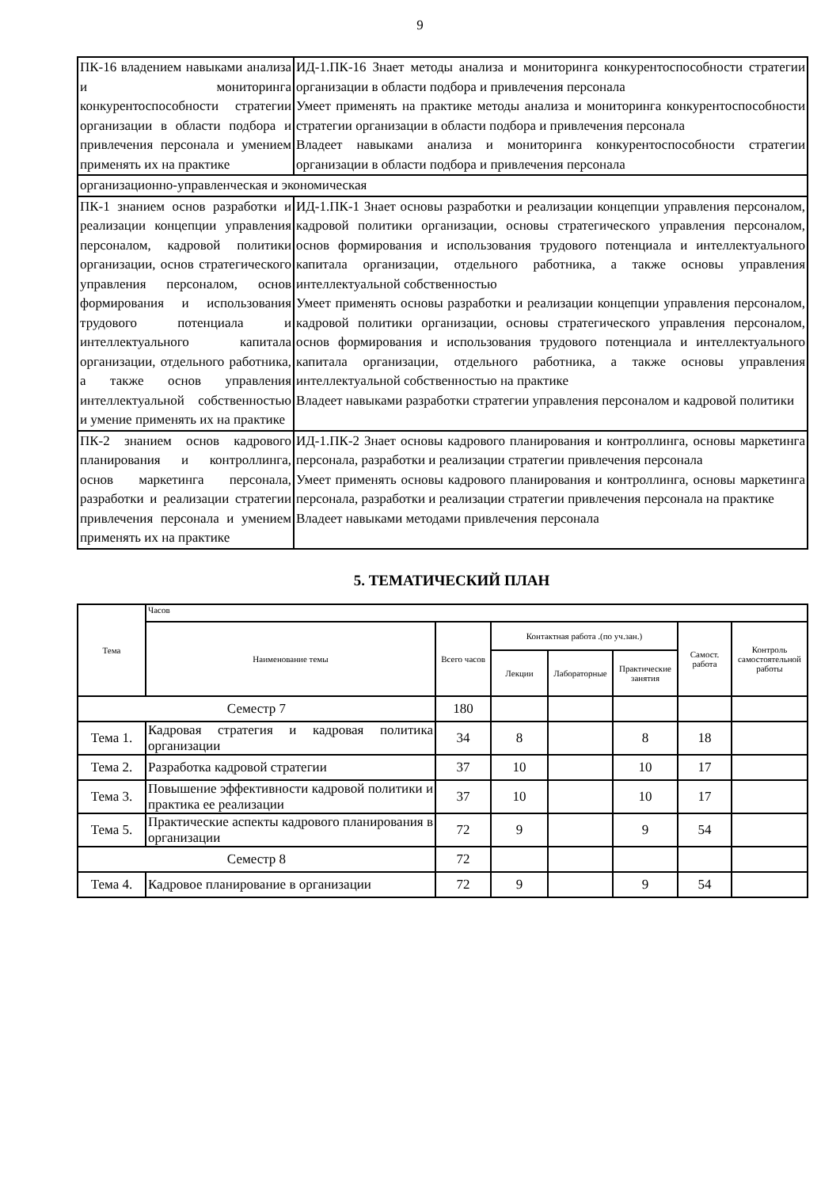9
| ПК-16 владением навыками анализа и мониторинга конкурентоспособности стратегии организации в области подбора и привлечения персонала и умением применять их на практике | ИД-1.ПК-16 Знает методы анализа и мониторинга конкурентоспособности стратегии организации в области подбора и привлечения персонала Умеет применять на практике методы анализа и мониторинга конкурентоспособности стратегии организации в области подбора и привлечения персонала Владеет навыками анализа и мониторинга конкурентоспособности стратегии организации в области подбора и привлечения персонала |
| организационно-управленческая и экономическая | |
| ПК-1 знанием основ разработки и реализации концепции управления персоналом, кадровой политики организации, основ стратегического управления персоналом, основ формирования и использования трудового потенциала и интеллектуального капитала организации, отдельного работника, а также основ управления интеллектуальной собственностью и умение применять их на практике | ИД-1.ПК-1 Знает основы разработки и реализации концепции управления персоналом, кадровой политики организации, основы стратегического управления персоналом, основ формирования и использования трудового потенциала и интеллектуального капитала организации, отдельного работника, а также основы управления интеллектуальной собственностью Умеет применять основы разработки и реализации концепции управления персоналом, кадровой политики организации, основы стратегического управления персоналом, основ формирования и использования трудового потенциала и интеллектуального капитала организации, отдельного работника, а также основы управления интеллектуальной собственностью на практике Владеет навыками разработки стратегии управления персоналом и кадровой политики |
| ПК-2 знанием основ кадрового планирования и контроллинга, основ маркетинга персонала, разработки и реализации стратегии привлечения персонала и умением применять их на практике | ИД-1.ПК-2 Знает основы кадрового планирования и контроллинга, основы маркетинга персонала, разработки и реализации стратегии привлечения персонала Умеет применять основы кадрового планирования и контроллинга, основы маркетинга персонала, разработки и реализации стратегии привлечения персонала на практике Владеет навыками методами привлечения персонала |
5. ТЕМАТИЧЕСКИЙ ПЛАН
| Тема | Часов | | | | | | |
| --- | --- | --- | --- | --- | --- | --- | --- |
| | Наименование темы | Всего часов | Контактная работа .(по уч.зан.) | | | Самост. работа | Контроль самостоятельной работы |
| | | | Лекции | Лабораторные | Практические занятия | | |
| Семестр 7 | | 180 | | | | | |
| Тема 1. | Кадровая стратегия и кадровая политика организации | 34 | 8 | | 8 | 18 | |
| Тема 2. | Разработка кадровой стратегии | 37 | 10 | | 10 | 17 | |
| Тема 3. | Повышение эффективности кадровой политики и практика ее реализации | 37 | 10 | | 10 | 17 | |
| Тема 5. | Практические аспекты кадрового планирования в организации | 72 | 9 | | 9 | 54 | |
| Семестр 8 | | 72 | | | | | |
| Тема 4. | Кадровое планирование в организации | 72 | 9 | | 9 | 54 | |